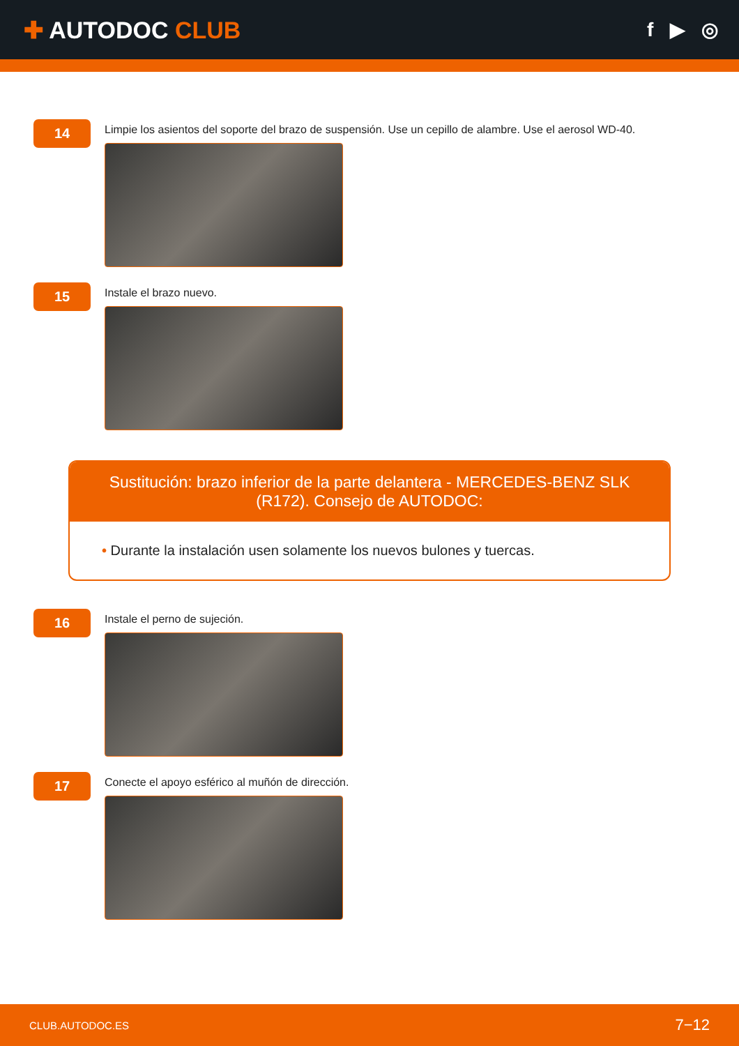✚ AUTODOC CLUB
f ▶ ◎
14
Limpie los asientos del soporte del brazo de suspensión. Use un cepillo de alambre. Use el aerosol WD-40.
15
Instale el brazo nuevo.
Sustitución: brazo inferior de la parte delantera - MERCEDES-BENZ SLK (R172). Consejo de AUTODOC:
• Durante la instalación usen solamente los nuevos bulones y tuercas.
16
Instale el perno de sujeción.
17
Conecte el apoyo esférico al muñón de dirección.
CLUB.AUTODOC.ES 7−12